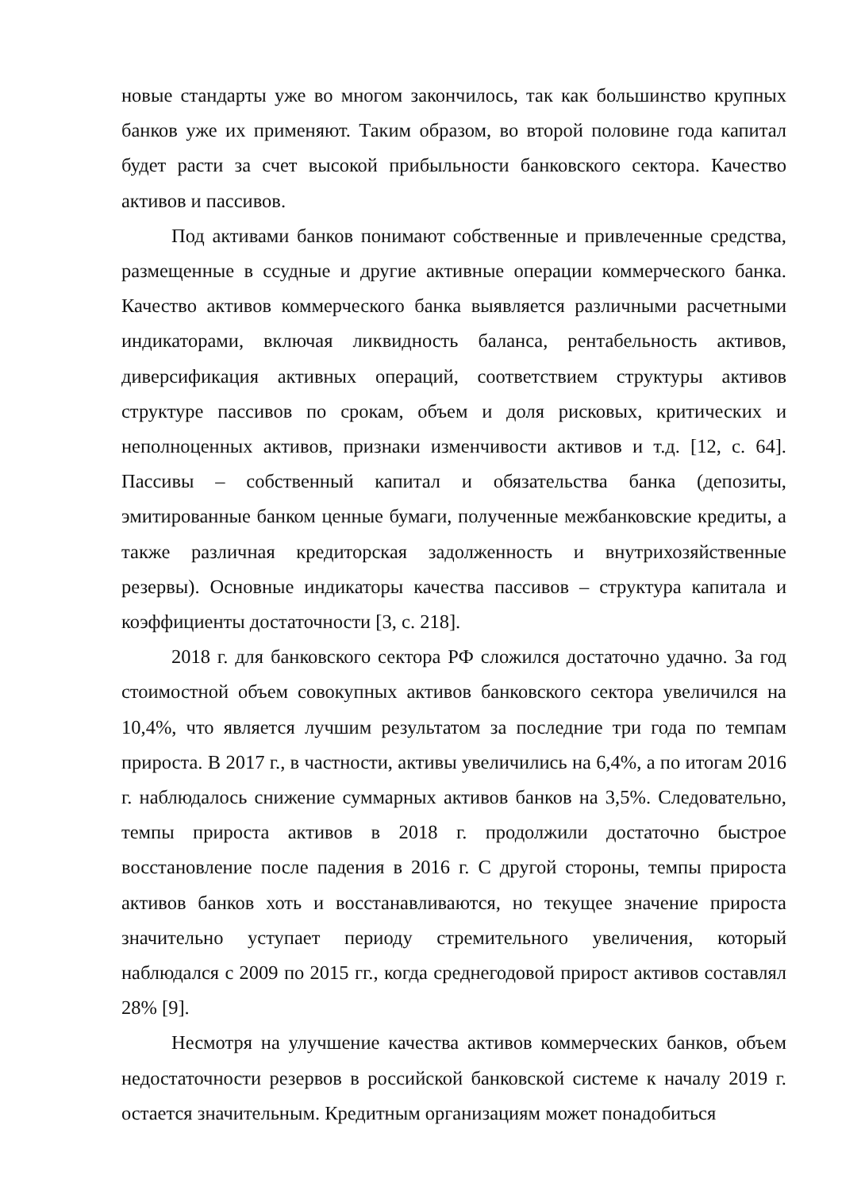новые стандарты уже во многом закончилось, так как большинство крупных банков уже их применяют. Таким образом, во второй половине года капитал будет расти за счет высокой прибыльности банковского сектора. Качество активов и пассивов.
Под активами банков понимают собственные и привлеченные средства, размещенные в ссудные и другие активные операции коммерческого банка. Качество активов коммерческого банка выявляется различными расчетными индикаторами, включая ликвидность баланса, рентабельность активов, диверсификация активных операций, соответствием структуры активов структуре пассивов по срокам, объем и доля рисковых, критических и неполноценных активов, признаки изменчивости активов и т.д. [12, с. 64]. Пассивы – собственный капитал и обязательства банка (депозиты, эмитированные банком ценные бумаги, полученные межбанковские кредиты, а также различная кредиторская задолженность и внутрихозяйственные резервы). Основные индикаторы качества пассивов – структура капитала и коэффициенты достаточности [3, с. 218].
2018 г. для банковского сектора РФ сложился достаточно удачно. За год стоимостной объем совокупных активов банковского сектора увеличился на 10,4%, что является лучшим результатом за последние три года по темпам прироста. В 2017 г., в частности, активы увеличились на 6,4%, а по итогам 2016 г. наблюдалось снижение суммарных активов банков на 3,5%. Следовательно, темпы прироста активов в 2018 г. продолжили достаточно быстрое восстановление после падения в 2016 г. С другой стороны, темпы прироста активов банков хоть и восстанавливаются, но текущее значение прироста значительно уступает периоду стремительного увеличения, который наблюдался с 2009 по 2015 гг., когда среднегодовой прирост активов составлял 28% [9].
Несмотря на улучшение качества активов коммерческих банков, объем недостаточности резервов в российской банковской системе к началу 2019 г. остается значительным. Кредитным организациям может понадобиться